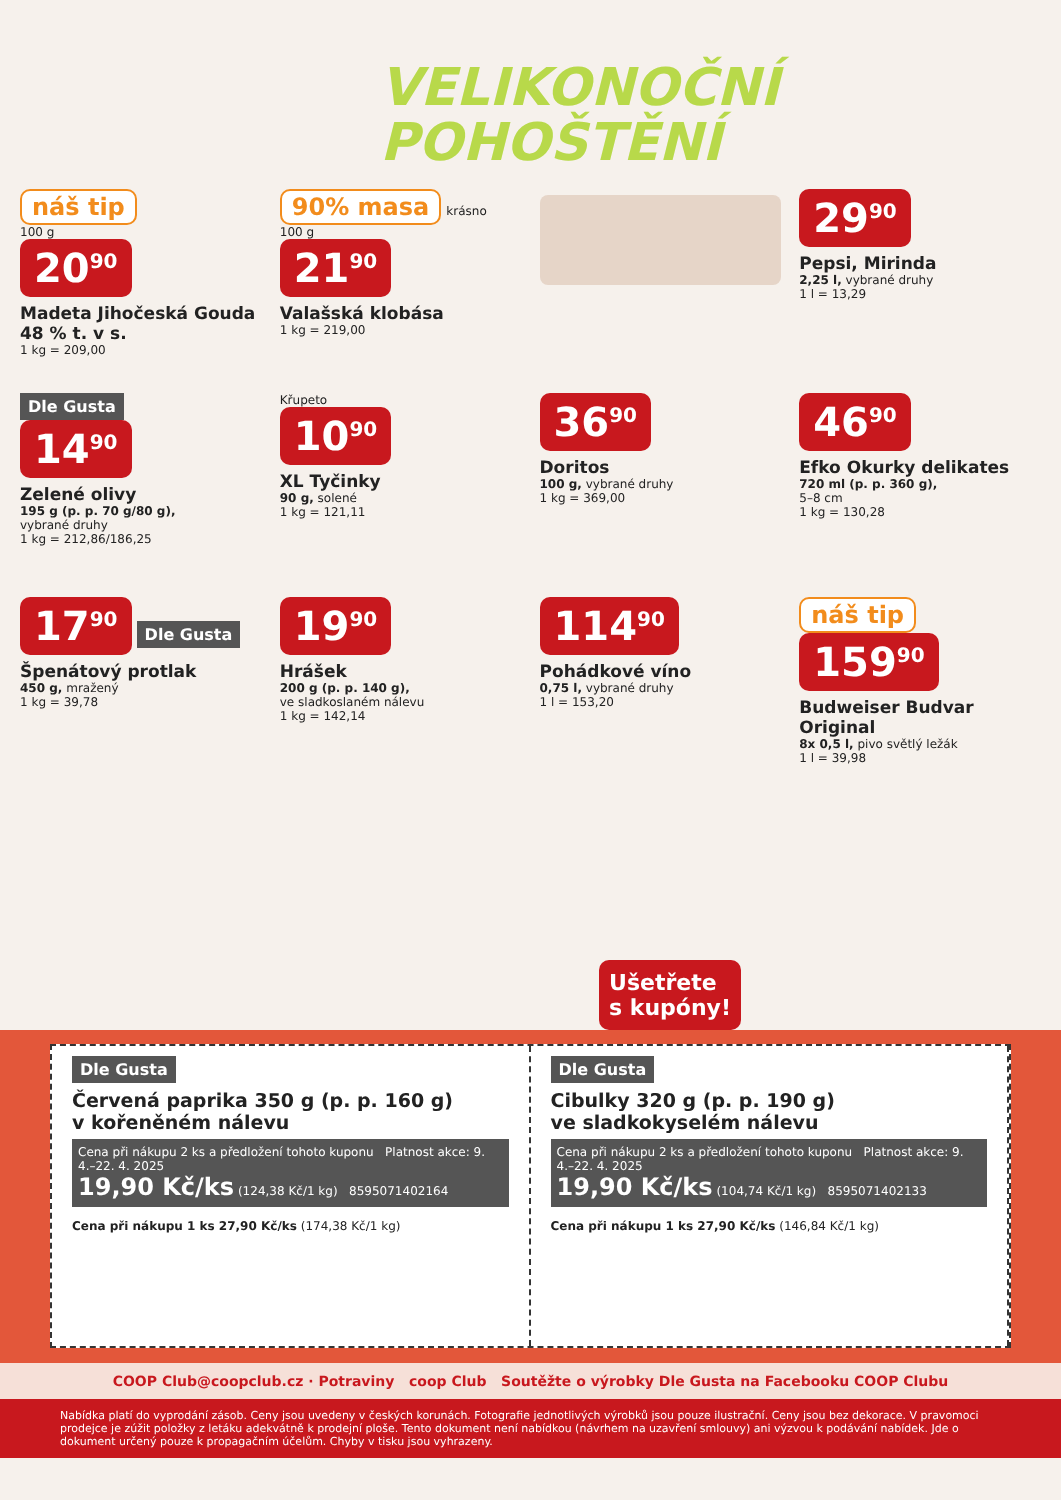VELIKONOČNÍ
POHOŠTĚNÍ
náš tip
100 g
20<sup>90</sup>
Madeta Jihočeská Gouda 48 % t. v s.
1 kg = 209,00
90% masa
krásno
100 g
21<sup>90</sup>
Valašská klobása
1 kg = 219,00
29<sup>90</sup>
Pepsi, Mirinda
2,25 l, vybrané druhy
1 l = 13,29
Dle Gusta
14<sup>90</sup>
Zelené olivy
195 g (p. p. 70 g/80 g),
vybrané druhy
1 kg = 212,86/186,25
Křupeto
10<sup>90</sup>
XL Tyčinky
90 g, solené
1 kg = 121,11
36<sup>90</sup>
Doritos
100 g, vybrané druhy
1 kg = 369,00
46<sup>90</sup>
Efko Okurky delikates
720 ml (p. p. 360 g),
5–8 cm
1 kg = 130,28
17<sup>90</sup> Dle Gusta
Špenátový protlak
450 g, mražený
1 kg = 39,78
19<sup>90</sup>
Hrášek
200 g (p. p. 140 g),
ve sladkoslaném nálevu
1 kg = 142,14
114<sup>90</sup>
Pohádkové víno
0,75 l, vybrané druhy
1 l = 153,20
náš tip
159<sup>90</sup>
Budweiser Budvar Original
8x 0,5 l, pivo světlý ležák
1 l = 39,98
Ušetřete
s kupóny!
Dle Gusta
Červená paprika 350 g (p. p. 160 g)
v kořeněném nálevu
Cena při nákupu 2 ks a předložení tohoto kuponu Platnost akce: 9. 4.–22. 4. 2025
19,90 Kč/ks (124,38 Kč/1 kg) 8595071402164
Cena při nákupu 1 ks 27,90 Kč/ks (174,38 Kč/1 kg)
Dle Gusta
Cibulky 320 g (p. p. 190 g)
ve sladkokyselém nálevu
Cena při nákupu 2 ks a předložení tohoto kuponu Platnost akce: 9. 4.–22. 4. 2025
19,90 Kč/ks (104,74 Kč/1 kg) 8595071402133
Cena při nákupu 1 ks 27,90 Kč/ks (146,84 Kč/1 kg)
COOP Club@coopclub.cz · Potraviny coop Club Soutěžte o výrobky Dle Gusta na Facebooku COOP Clubu
Nabídka platí do vyprodání zásob. Ceny jsou uvedeny v českých korunách. Fotografie jednotlivých výrobků jsou pouze ilustrační. Ceny jsou bez dekorace. V pravomoci prodejce je zúžit položky z letáku adekvátně k prodejní ploše. Tento dokument není nabídkou (návrhem na uzavření smlouvy) ani výzvou k podávání nabídek. Jde o dokument určený pouze k propagačním účelům. Chyby v tisku jsou vyhrazeny.